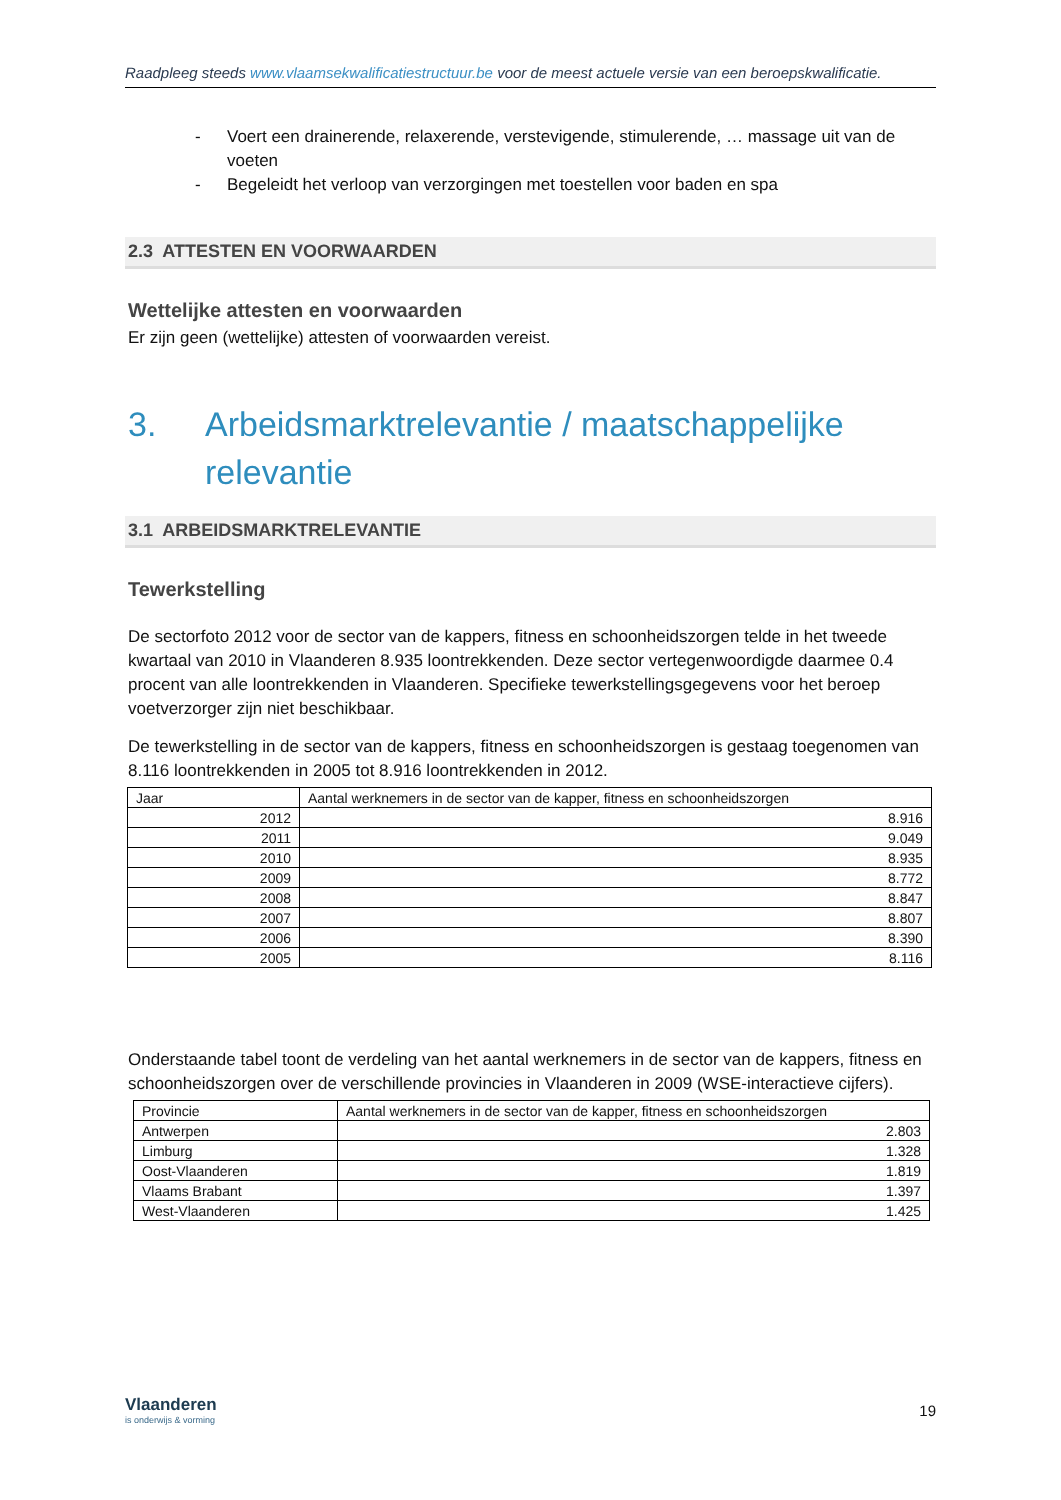Raadpleeg steeds www.vlaamsekwalificatiestructuur.be voor de meest actuele versie van een beroepskwalificatie.
- Voert een drainerende, relaxerende, verstevigende, stimulerende, … massage uit van de voeten
- Begeleidt het verloop van verzorgingen met toestellen voor baden en spa
2.3 ATTESTEN EN VOORWAARDEN
Wettelijke attesten en voorwaarden
Er zijn geen (wettelijke) attesten of voorwaarden vereist.
3. Arbeidsmarktrelevantie / maatschappelijke relevantie
3.1 ARBEIDSMARKTRELEVANTIE
Tewerkstelling
De sectorfoto 2012 voor de sector van de kappers, fitness en schoonheidszorgen telde in het tweede kwartaal van 2010 in Vlaanderen 8.935 loontrekkenden. Deze sector vertegenwoordigde daarmee 0.4 procent van alle loontrekkenden in Vlaanderen. Specifieke tewerkstellingsgegevens voor het beroep voetverzorger zijn niet beschikbaar.
De tewerkstelling in de sector van de kappers, fitness en schoonheidszorgen is gestaag toegenomen van 8.116 loontrekkenden in 2005 tot 8.916 loontrekkenden in 2012.
| Jaar | Aantal werknemers in de sector van de kapper, fitness en schoonheidszorgen |
| --- | --- |
| 2012 | 8.916 |
| 2011 | 9.049 |
| 2010 | 8.935 |
| 2009 | 8.772 |
| 2008 | 8.847 |
| 2007 | 8.807 |
| 2006 | 8.390 |
| 2005 | 8.116 |
Onderstaande tabel toont de verdeling van het aantal werknemers in de sector van de kappers, fitness en schoonheidszorgen over de verschillende provincies in Vlaanderen in 2009 (WSE-interactieve cijfers).
| Provincie | Aantal werknemers in de sector van de kapper, fitness en schoonheidszorgen |
| --- | --- |
| Antwerpen | 2.803 |
| Limburg | 1.328 |
| Oost-Vlaanderen | 1.819 |
| Vlaams Brabant | 1.397 |
| West-Vlaanderen | 1.425 |
Vlaanderen
is onderwijs & vorming
19